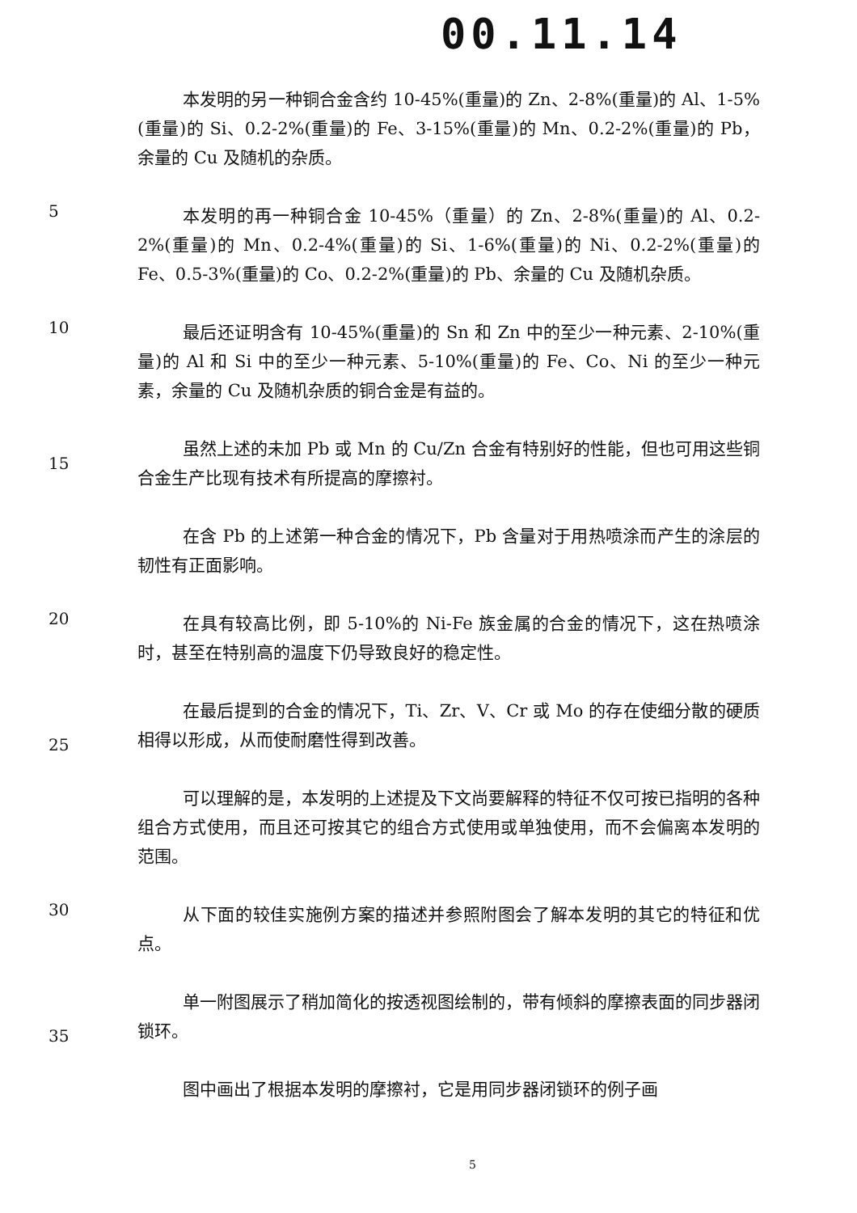00.11.14
本发明的另一种铜合金含约 10-45%(重量)的 Zn、2-8%(重量)的 Al、1-5%(重量)的 Si、0.2-2%(重量)的 Fe、3-15%(重量)的 Mn、0.2-2%(重量)的 Pb，余量的 Cu 及随机的杂质。
5
本发明的再一种铜合金 10-45%（重量）的 Zn、2-8%(重量)的 Al、0.2-2%(重量)的 Mn、0.2-4%(重量)的 Si、1-6%(重量)的 Ni、0.2-2%(重量)的 Fe、0.5-3%(重量)的 Co、0.2-2%(重量)的 Pb、余量的 Cu 及随机杂质。
10
最后还证明含有 10-45%(重量)的 Sn 和 Zn 中的至少一种元素、2-10%(重量)的 Al 和 Si 中的至少一种元素、5-10%(重量)的 Fe、Co、Ni 的至少一种元素，余量的 Cu 及随机杂质的铜合金是有益的。
15
虽然上述的未加 Pb 或 Mn 的 Cu/Zn 合金有特别好的性能，但也可用这些铜合金生产比现有技术有所提高的摩擦衬。
在含 Pb 的上述第一种合金的情况下，Pb 含量对于用热喷涂而产生的涂层的韧性有正面影响。
20
在具有较高比例，即 5-10%的 Ni-Fe 族金属的合金的情况下，这在热喷涂时，甚至在特别高的温度下仍导致良好的稳定性。
25
在最后提到的合金的情况下，Ti、Zr、V、Cr 或 Mo 的存在使细分散的硬质相得以形成，从而使耐磨性得到改善。
可以理解的是，本发明的上述提及下文尚要解释的特征不仅可按已指明的各种组合方式使用，而且还可按其它的组合方式使用或单独使用，而不会偏离本发明的范围。
30
从下面的较佳实施例方案的描述并参照附图会了解本发明的其它的特征和优点。
35
单一附图展示了稍加简化的按透视图绘制的，带有倾斜的摩擦表面的同步器闭锁环。
图中画出了根据本发明的摩擦衬，它是用同步器闭锁环的例子画
5